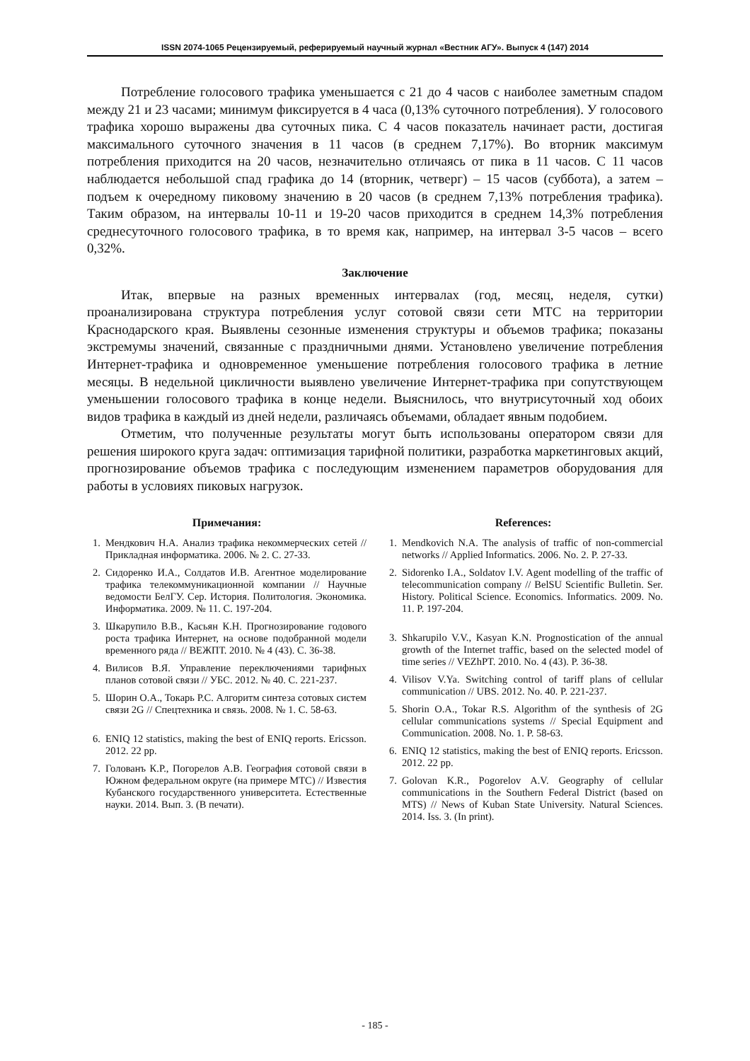ISSN 2074-1065 Рецензируемый, реферируемый научный журнал «Вестник АГУ». Выпуск 4 (147) 2014
Потребление голосового трафика уменьшается с 21 до 4 часов с наиболее заметным спадом между 21 и 23 часами; минимум фиксируется в 4 часа (0,13% суточного потребления). У голосового трафика хорошо выражены два суточных пика. С 4 часов показатель начинает расти, достигая максимального суточного значения в 11 часов (в среднем 7,17%). Во вторник максимум потребления приходится на 20 часов, незначительно отличаясь от пика в 11 часов. С 11 часов наблюдается небольшой спад графика до 14 (вторник, четверг) – 15 часов (суббота), а затем – подъем к очередному пиковому значению в 20 часов (в среднем 7,13% потребления трафика). Таким образом, на интервалы 10-11 и 19-20 часов приходится в среднем 14,3% потребления среднесуточного голосового трафика, в то время как, например, на интервал 3-5 часов – всего 0,32%.
Заключение
Итак, впервые на разных временных интервалах (год, месяц, неделя, сутки) проанализирована структура потребления услуг сотовой связи сети МТС на территории Краснодарского края. Выявлены сезонные изменения структуры и объемов трафика; показаны экстремумы значений, связанные с праздничными днями. Установлено увеличение потребления Интернет-трафика и одновременное уменьшение потребления голосового трафика в летние месяцы. В недельной цикличности выявлено увеличение Интернет-трафика при сопутствующем уменьшении голосового трафика в конце недели. Выяснилось, что внутрисуточный ход обоих видов трафика в каждый из дней недели, различаясь объемами, обладает явным подобием.
Отметим, что полученные результаты могут быть использованы оператором связи для решения широкого круга задач: оптимизация тарифной политики, разработка маркетинговых акций, прогнозирование объемов трафика с последующим изменением параметров оборудования для работы в условиях пиковых нагрузок.
Примечания:
1. Мендкович Н.А. Анализ трафика некоммерческих сетей // Прикладная информатика. 2006. № 2. С. 27-33.
2. Сидоренко И.А., Солдатов И.В. Агентное моделирование трафика телекоммуникационной компании // Научные ведомости БелГУ. Сер. История. Политология. Экономика. Информатика. 2009. № 11. С. 197-204.
3. Шкарупило В.В., Касьян К.Н. Прогнозирование годового роста трафика Интернет, на основе подобранной модели временного ряда // ВЕЖПТ. 2010. № 4 (43). С. 36-38.
4. Вилисов В.Я. Управление переключениями тарифных планов сотовой связи // УБС. 2012. № 40. С. 221-237.
5. Шорин О.А., Токарь Р.С. Алгоритм синтеза сотовых систем связи 2G // Спецтехника и связь. 2008. № 1. С. 58-63.
6. ENIQ 12 statistics, making the best of ENIQ reports. Ericsson. 2012. 22 pp.
7. Голованъ К.Р., Погорелов А.В. География сотовой связи в Южном федеральном округе (на примере МТС) // Известия Кубанского государственного университета. Естественные науки. 2014. Вып. 3. (В печати).
References:
1. Mendkovich N.A. The analysis of traffic of non-commercial networks // Applied Informatics. 2006. No. 2. P. 27-33.
2. Sidorenko I.A., Soldatov I.V. Agent modelling of the traffic of telecommunication company // BelSU Scientific Bulletin. Ser. History. Political Science. Economics. Informatics. 2009. No. 11. P. 197-204.
3. Shkarupilo V.V., Kasyan K.N. Prognostication of the annual growth of the Internet traffic, based on the selected model of time series // VEZhPT. 2010. No. 4 (43). P. 36-38.
4. Vilisov V.Ya. Switching control of tariff plans of cellular communication // UBS. 2012. No. 40. P. 221-237.
5. Shorin O.A., Tokar R.S. Algorithm of the synthesis of 2G cellular communications systems // Special Equipment and Communication. 2008. No. 1. P. 58-63.
6. ENIQ 12 statistics, making the best of ENIQ reports. Ericsson. 2012. 22 pp.
7. Golovan K.R., Pogorelov A.V. Geography of cellular communications in the Southern Federal District (based on MTS) // News of Kuban State University. Natural Sciences. 2014. Iss. 3. (In print).
- 185 -